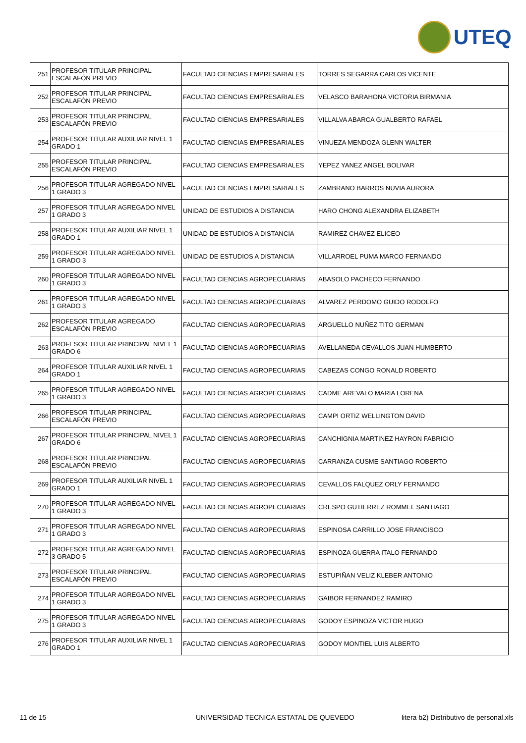UTEQ
| 251 | PROFESOR TITULAR PRINCIPAL ESCALAFÓN PREVIO | FACULTAD CIENCIAS EMPRESARIALES | TORRES SEGARRA CARLOS VICENTE |
| 252 | PROFESOR TITULAR PRINCIPAL ESCALAFÓN PREVIO | FACULTAD CIENCIAS EMPRESARIALES | VELASCO BARAHONA VICTORIA BIRMANIA |
| 253 | PROFESOR TITULAR PRINCIPAL ESCALAFÓN PREVIO | FACULTAD CIENCIAS EMPRESARIALES | VILLALVA ABARCA GUALBERTO RAFAEL |
| 254 | PROFESOR TITULAR AUXILIAR NIVEL 1 GRADO 1 | FACULTAD CIENCIAS EMPRESARIALES | VINUEZA MENDOZA GLENN WALTER |
| 255 | PROFESOR TITULAR PRINCIPAL ESCALAFÓN PREVIO | FACULTAD CIENCIAS EMPRESARIALES | YEPEZ YANEZ ANGEL BOLIVAR |
| 256 | PROFESOR TITULAR AGREGADO NIVEL 1 GRADO 3 | FACULTAD CIENCIAS EMPRESARIALES | ZAMBRANO BARROS NUVIA AURORA |
| 257 | PROFESOR TITULAR AGREGADO NIVEL 1 GRADO 3 | UNIDAD DE ESTUDIOS A DISTANCIA | HARO CHONG ALEXANDRA ELIZABETH |
| 258 | PROFESOR TITULAR AUXILIAR NIVEL 1 GRADO 1 | UNIDAD DE ESTUDIOS A DISTANCIA | RAMIREZ CHAVEZ ELICEO |
| 259 | PROFESOR TITULAR AGREGADO NIVEL 1 GRADO 3 | UNIDAD DE ESTUDIOS A DISTANCIA | VILLARROEL PUMA MARCO FERNANDO |
| 260 | PROFESOR TITULAR AGREGADO NIVEL 1 GRADO 3 | FACULTAD CIENCIAS AGROPECUARIAS | ABASOLO PACHECO FERNANDO |
| 261 | PROFESOR TITULAR AGREGADO NIVEL 1 GRADO 3 | FACULTAD CIENCIAS AGROPECUARIAS | ALVAREZ PERDOMO GUIDO RODOLFO |
| 262 | PROFESOR TITULAR AGREGADO ESCALAFÓN PREVIO | FACULTAD CIENCIAS AGROPECUARIAS | ARGUELLO NUÑEZ TITO GERMAN |
| 263 | PROFESOR TITULAR PRINCIPAL NIVEL 1 GRADO 6 | FACULTAD CIENCIAS AGROPECUARIAS | AVELLANEDA CEVALLOS JUAN HUMBERTO |
| 264 | PROFESOR TITULAR AUXILIAR NIVEL 1 GRADO 1 | FACULTAD CIENCIAS AGROPECUARIAS | CABEZAS CONGO RONALD ROBERTO |
| 265 | PROFESOR TITULAR AGREGADO NIVEL 1 GRADO 3 | FACULTAD CIENCIAS AGROPECUARIAS | CADME AREVALO MARIA LORENA |
| 266 | PROFESOR TITULAR PRINCIPAL ESCALAFÓN PREVIO | FACULTAD CIENCIAS AGROPECUARIAS | CAMPI ORTIZ WELLINGTON DAVID |
| 267 | PROFESOR TITULAR PRINCIPAL NIVEL 1 GRADO 6 | FACULTAD CIENCIAS AGROPECUARIAS | CANCHIGNIA MARTINEZ HAYRON FABRICIO |
| 268 | PROFESOR TITULAR PRINCIPAL ESCALAFÓN PREVIO | FACULTAD CIENCIAS AGROPECUARIAS | CARRANZA CUSME SANTIAGO ROBERTO |
| 269 | PROFESOR TITULAR AUXILIAR NIVEL 1 GRADO 1 | FACULTAD CIENCIAS AGROPECUARIAS | CEVALLOS FALQUEZ ORLY FERNANDO |
| 270 | PROFESOR TITULAR AGREGADO NIVEL 1 GRADO 3 | FACULTAD CIENCIAS AGROPECUARIAS | CRESPO GUTIERREZ ROMMEL SANTIAGO |
| 271 | PROFESOR TITULAR AGREGADO NIVEL 1 GRADO 3 | FACULTAD CIENCIAS AGROPECUARIAS | ESPINOSA CARRILLO JOSE FRANCISCO |
| 272 | PROFESOR TITULAR AGREGADO NIVEL 3 GRADO 5 | FACULTAD CIENCIAS AGROPECUARIAS | ESPINOZA GUERRA ITALO FERNANDO |
| 273 | PROFESOR TITULAR PRINCIPAL ESCALAFÓN PREVIO | FACULTAD CIENCIAS AGROPECUARIAS | ESTUPIÑAN VELIZ KLEBER ANTONIO |
| 274 | PROFESOR TITULAR AGREGADO NIVEL 1 GRADO 3 | FACULTAD CIENCIAS AGROPECUARIAS | GAIBOR FERNANDEZ RAMIRO |
| 275 | PROFESOR TITULAR AGREGADO NIVEL 1 GRADO 3 | FACULTAD CIENCIAS AGROPECUARIAS | GODOY ESPINOZA VICTOR HUGO |
| 276 | PROFESOR TITULAR AUXILIAR NIVEL 1 GRADO 1 | FACULTAD CIENCIAS AGROPECUARIAS | GODOY MONTIEL LUIS ALBERTO |
11 de 15 UNIVERSIDAD TECNICA ESTATAL DE QUEVEDO litera b2) Distributivo de personal.xls